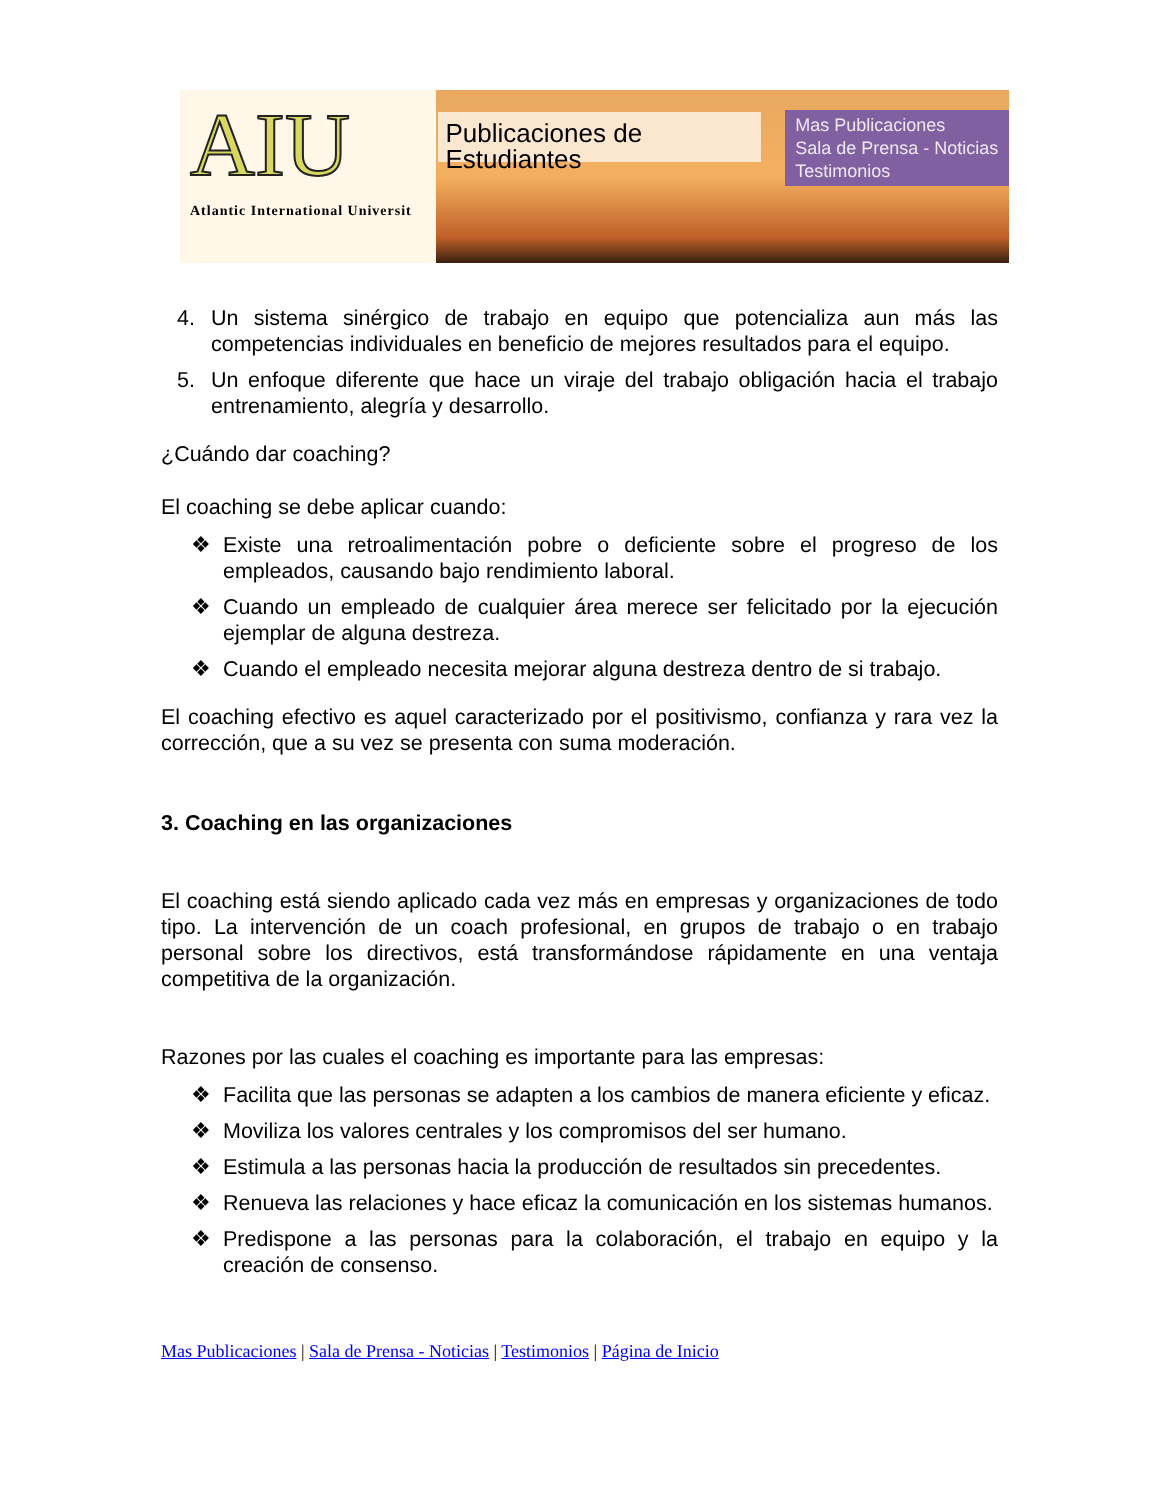AIU
Atlantic International Universit
Publicaciones de Estudiantes
Mas Publicaciones
Sala de Prensa - Noticias
Testimonios
4. Un sistema sinérgico de trabajo en equipo que potencializa aun más las competencias individuales en beneficio de mejores resultados para el equipo.
5. Un enfoque diferente que hace un viraje del trabajo obligación hacia el trabajo entrenamiento, alegría y desarrollo.
¿Cuándo dar coaching?
El coaching se debe aplicar cuando:
❖ Existe una retroalimentación pobre o deficiente sobre el progreso de los empleados, causando bajo rendimiento laboral.
❖ Cuando un empleado de cualquier área merece ser felicitado por la ejecución ejemplar de alguna destreza.
❖ Cuando el empleado necesita mejorar alguna destreza dentro de si trabajo.
El coaching efectivo es aquel caracterizado por el positivismo, confianza y rara vez la corrección, que a su vez se presenta con suma moderación.
3. Coaching en las organizaciones
El coaching está siendo aplicado cada vez más en empresas y organizaciones de todo tipo. La intervención de un coach profesional, en grupos de trabajo o en trabajo personal sobre los directivos, está transformándose rápidamente en una ventaja competitiva de la organización.
Razones por las cuales el coaching es importante para las empresas:
❖ Facilita que las personas se adapten a los cambios de manera eficiente y eficaz.
❖ Moviliza los valores centrales y los compromisos del ser humano.
❖ Estimula a las personas hacia la producción de resultados sin precedentes.
❖ Renueva las relaciones y hace eficaz la comunicación en los sistemas humanos.
❖ Predispone a las personas para la colaboración, el trabajo en equipo y la creación de consenso.
Mas Publicaciones | Sala de Prensa - Noticias | Testimonios | Página de Inicio